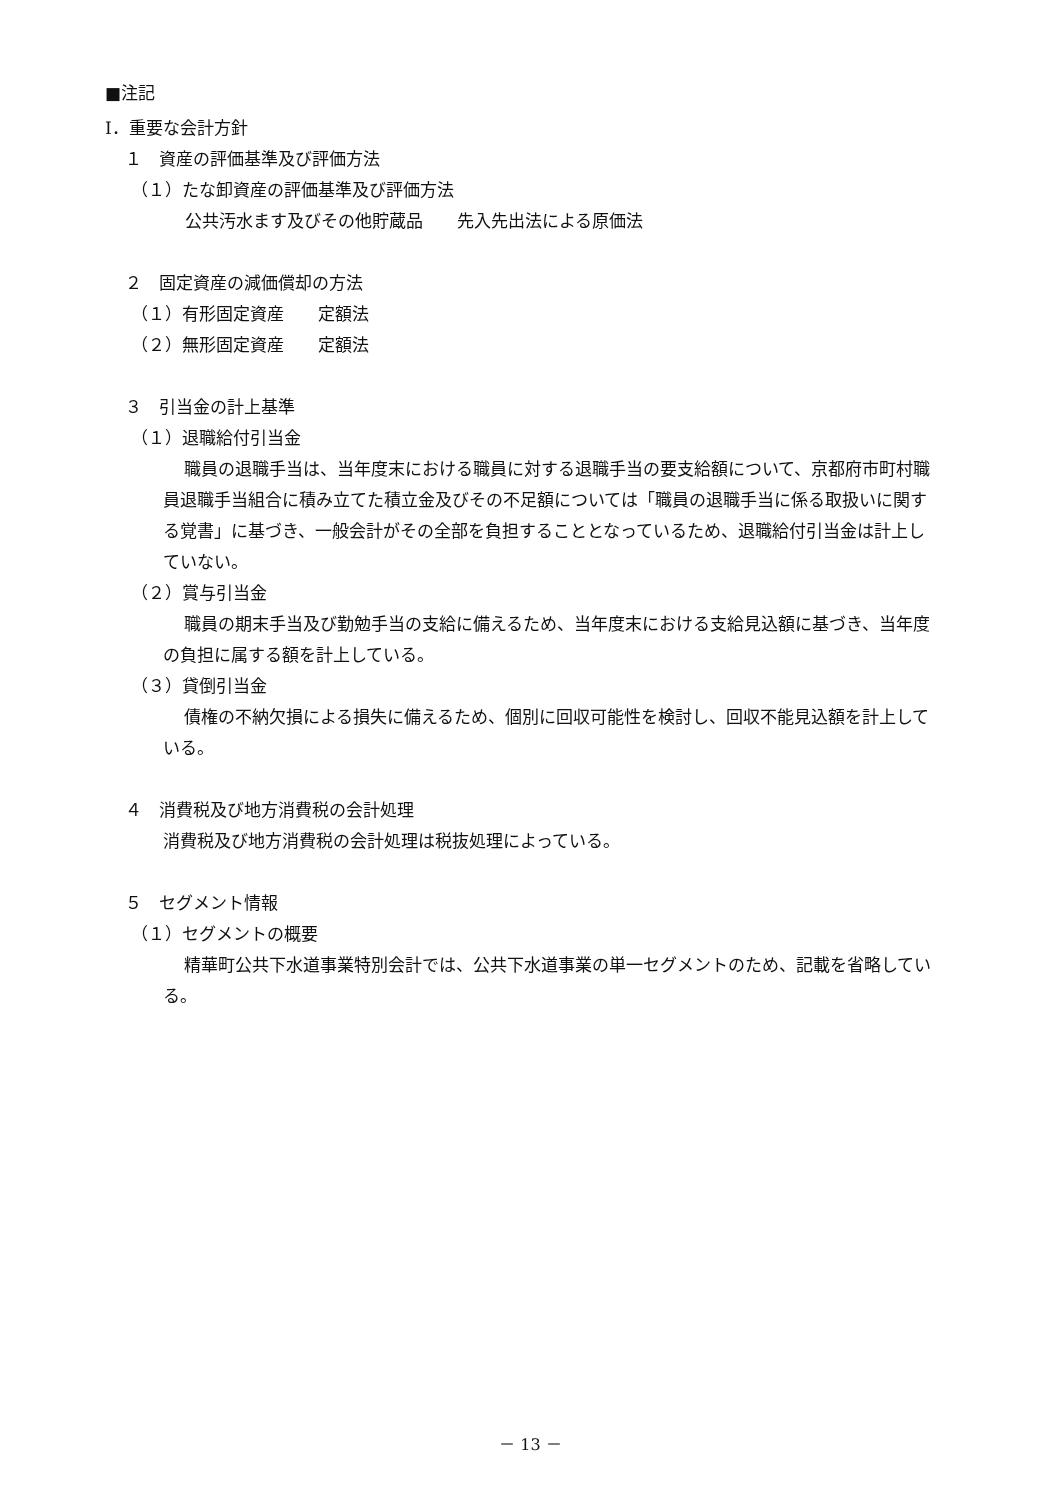■注記
Ⅰ．重要な会計方針
１　資産の評価基準及び評価方法
（１）たな卸資産の評価基準及び評価方法
公共汚水ます及びその他貯蔵品　　先入先出法による原価法
２　固定資産の減価償却の方法
（１）有形固定資産　　定額法
（２）無形固定資産　　定額法
３　引当金の計上基準
（１）退職給付引当金
職員の退職手当は、当年度末における職員に対する退職手当の要支給額について、京都府市町村職員退職手当組合に積み立てた積立金及びその不足額については「職員の退職手当に係る取扱いに関する覚書」に基づき、一般会計がその全部を負担することとなっているため、退職給付引当金は計上していない。
（２）賞与引当金
職員の期末手当及び勤勉手当の支給に備えるため、当年度末における支給見込額に基づき、当年度の負担に属する額を計上している。
（３）貸倒引当金
債権の不納欠損による損失に備えるため、個別に回収可能性を検討し、回収不能見込額を計上している。
４　消費税及び地方消費税の会計処理
消費税及び地方消費税の会計処理は税抜処理によっている。
５　セグメント情報
（１）セグメントの概要
精華町公共下水道事業特別会計では、公共下水道事業の単一セグメントのため、記載を省略している。
－ 13 －